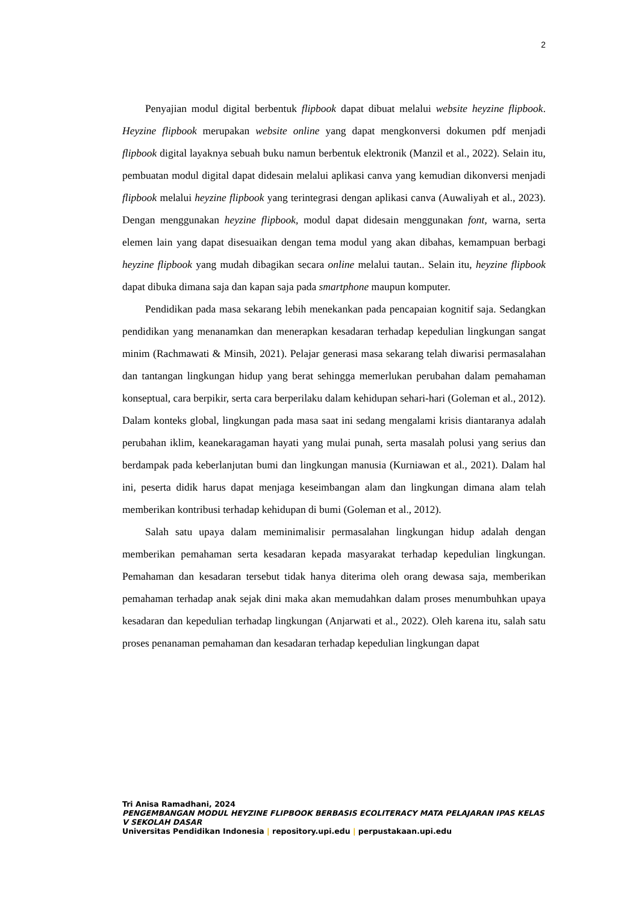2
Penyajian modul digital berbentuk flipbook dapat dibuat melalui website heyzine flipbook. Heyzine flipbook merupakan website online yang dapat mengkonversi dokumen pdf menjadi flipbook digital layaknya sebuah buku namun berbentuk elektronik (Manzil et al., 2022). Selain itu, pembuatan modul digital dapat didesain melalui aplikasi canva yang kemudian dikonversi menjadi flipbook melalui heyzine flipbook yang terintegrasi dengan aplikasi canva (Auwaliyah et al., 2023). Dengan menggunakan heyzine flipbook, modul dapat didesain menggunakan font, warna, serta elemen lain yang dapat disesuaikan dengan tema modul yang akan dibahas, kemampuan berbagi heyzine flipbook yang mudah dibagikan secara online melalui tautan.. Selain itu, heyzine flipbook dapat dibuka dimana saja dan kapan saja pada smartphone maupun komputer.
Pendidikan pada masa sekarang lebih menekankan pada pencapaian kognitif saja. Sedangkan pendidikan yang menanamkan dan menerapkan kesadaran terhadap kepedulian lingkungan sangat minim (Rachmawati & Minsih, 2021). Pelajar generasi masa sekarang telah diwarisi permasalahan dan tantangan lingkungan hidup yang berat sehingga memerlukan perubahan dalam pemahaman konseptual, cara berpikir, serta cara berperilaku dalam kehidupan sehari-hari (Goleman et al., 2012). Dalam konteks global, lingkungan pada masa saat ini sedang mengalami krisis diantaranya adalah perubahan iklim, keanekaragaman hayati yang mulai punah, serta masalah polusi yang serius dan berdampak pada keberlanjutan bumi dan lingkungan manusia (Kurniawan et al., 2021). Dalam hal ini, peserta didik harus dapat menjaga keseimbangan alam dan lingkungan dimana alam telah memberikan kontribusi terhadap kehidupan di bumi (Goleman et al., 2012).
Salah satu upaya dalam meminimalisir permasalahan lingkungan hidup adalah dengan memberikan pemahaman serta kesadaran kepada masyarakat terhadap kepedulian lingkungan. Pemahaman dan kesadaran tersebut tidak hanya diterima oleh orang dewasa saja, memberikan pemahaman terhadap anak sejak dini maka akan memudahkan dalam proses menumbuhkan upaya kesadaran dan kepedulian terhadap lingkungan (Anjarwati et al., 2022). Oleh karena itu, salah satu proses penanaman pemahaman dan kesadaran terhadap kepedulian lingkungan dapat
Tri Anisa Ramadhani, 2024
PENGEMBANGAN MODUL HEYZINE FLIPBOOK BERBASIS ECOLITERACY MATA PELAJARAN IPAS KELAS V SEKOLAH DASAR
Universitas Pendidikan Indonesia | repository.upi.edu | perpustakaan.upi.edu